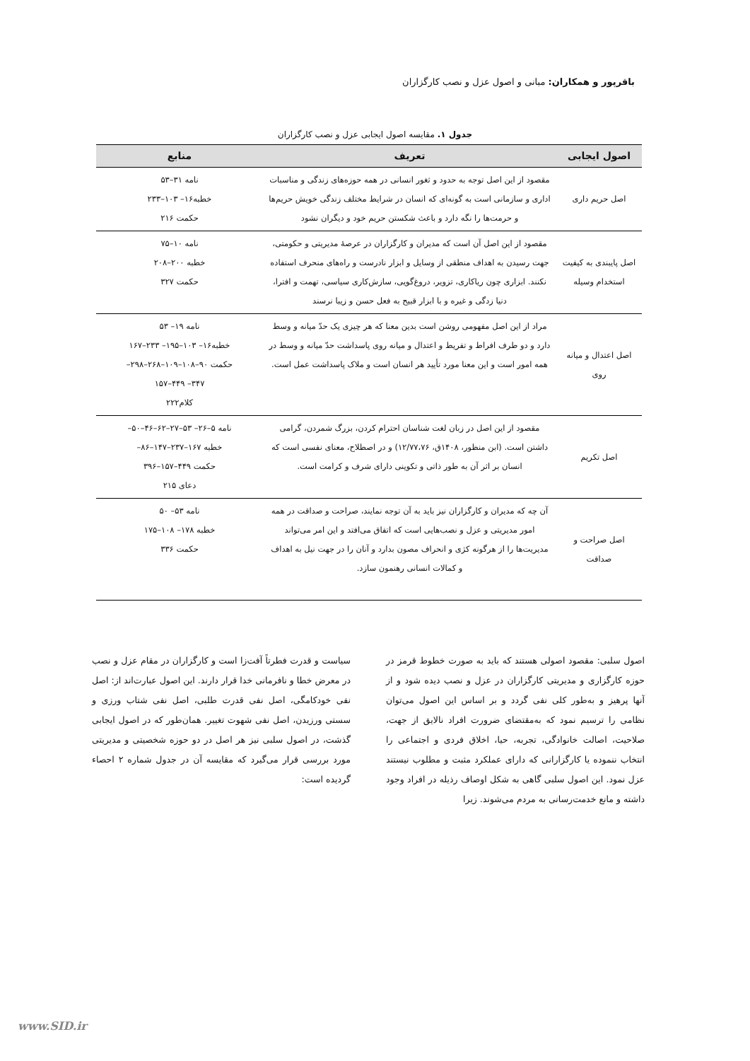باقرپور و همکاران: مبانی و اصول عزل و نصب کارگزاران
جدول ۱. مقایسه اصول ایجابی عزل و نصب کارگزاران
| اصول ایجابی | تعریف | منابع |
| --- | --- | --- |
| اصل حریم داری | مقصود از این اصل توجه به حدود و ثغور انسانی در همه حوزه‌های زندگی و مناسبات اداری و سازمانی است به گونه‌ای که انسان در شرایط مختلف زندگی خویش حریم‌ها و حرمت‌ها را نگه دارد و باعث شکستن حریم خود و دیگران نشود | نامه ۳۱–۵۳ خطبه۱۶– ۱۰۳–۲۳۳ حکمت ۲۱۶ |
| اصل پایبندی به کیفیت استخدام وسیله | مقصود از این اصل آن است که مدیران و کارگزاران در عرصهٔ مدیریتی و حکومتی، جهت رسیدن به اهداف منطقی از وسایل و ابزار نادرست و راه‌های منحرف استفاده نکنند. ابزاری چون ریاکاری، تزویر، دروغ‌گویی، سازش‌کاری سیاسی، تهمت و افترا، دنیا زدگی و غیره و با ابزار قبیح به فعل حسن و زیبا نرسند | نامه ۱۰–۷۵ خطبه ۲۰۰–۲۰۸ حکمت ۳۲۷ |
| اصل اعتدال و میانه روی | مراد از این اصل مفهومی روشن است بدین معنا که هر چیزی یک حدّ میانه و وسط دارد و دو طرف افراط و تفریط و اعتدال و میانه روی پاسداشت حدّ میانه و وسط در همه امور است و این معنا مورد تأیید هر انسان است و ملاک پاسداشت عمل است. | نامه ۱۹– ۵۳ خطبه۱۶– ۱۰۳–۱۹۵– ۲۳۳–۱۶۷ حکمت ۹۰–۱۰۸–۱۰۹–۲۶۸–۲۹۸– ۳۴۷– ۴۴۹–۱۵۷ کلام۲۲۲ |
| اصل تکریم | مقصود از این اصل در زبان لغت شناسان احترام کردن، بزرگ شمردن، گرامی داشتن است. (ابن منظور، ۱۴۰۸ق، ۱۲/۷۷،۷۶) و در اصطلاح، معنای نفسی است که انسان بر اثر آن به طور ذاتی و تکوینی دارای شرف و کرامت است. | نامه ۵–۲۶– ۵۳–۲۷–۶۲–۴۶–۵۰– خطبه ۱۶۷–۲۳۷–۱۴۷–۸۶– حکمت ۴۴۹–۱۵۷–۳۹۶ دعای ۲۱۵ |
| اصل صراحت و صداقت | آن چه که مدیران و کارگزاران نیز باید به آن توجه نمایند، صراحت و صداقت در همه امور مدیریتی و عزل و نصب‌هایی است که اتفاق می‌افتد و این امر می‌تواند مدیریت‌ها را از هرگونه کژی و انحراف مصون بدارد و آنان را در جهت نیل به اهداف و کمالات انسانی رهنمون سازد. | نامه ۵۳– ۵۰ خطبه ۱۷۸– ۱۰۸–۱۷۵ حکمت ۳۳۶ |
اصول سلبی: مقصود اصولی هستند که باید به صورت خطوط قرمز در حوزه کارگزاری و مدیریتی کارگزاران در عزل و نصب دیده شود و از آنها پرهیز و به‌طور کلی نفی گردد و بر اساس این اصول می‌توان نظامی را ترسیم نمود که به‌مقتضای ضرورت افراد نالایق از جهت، صلاحیت، اصالت خانوادگی، تجربه، حیا، اخلاق فردی و اجتماعی را انتخاب ننموده یا کارگزارانی که دارای عملکرد مثبت و مطلوب نیستند عزل نمود. این اصول سلبی گاهی به شکل اوصاف رذیله در افراد وجود داشته و مانع خدمت‌رسانی به مردم می‌شوند. زیرا
سیاست و قدرت فطرتاً آفت‌زا است و کارگزاران در مقام عزل و نصب در معرض خطا و نافرمانی خدا قرار دارند. این اصول عبارت‌اند از: اصل نفی خودکامگی، اصل نفی قدرت طلبی، اصل نفی شتاب ورزی و سستی ورزیدن، اصل نفی شهوت تغییر. همان‌طور که در اصول ایجابی گذشت، در اصول سلبی نیز هر اصل در دو حوزه شخصیتی و مدیریتی مورد بررسی قرار می‌گیرد که مقایسه آن در جدول شماره ۲ احصاء گردیده است:
www.SID.ir